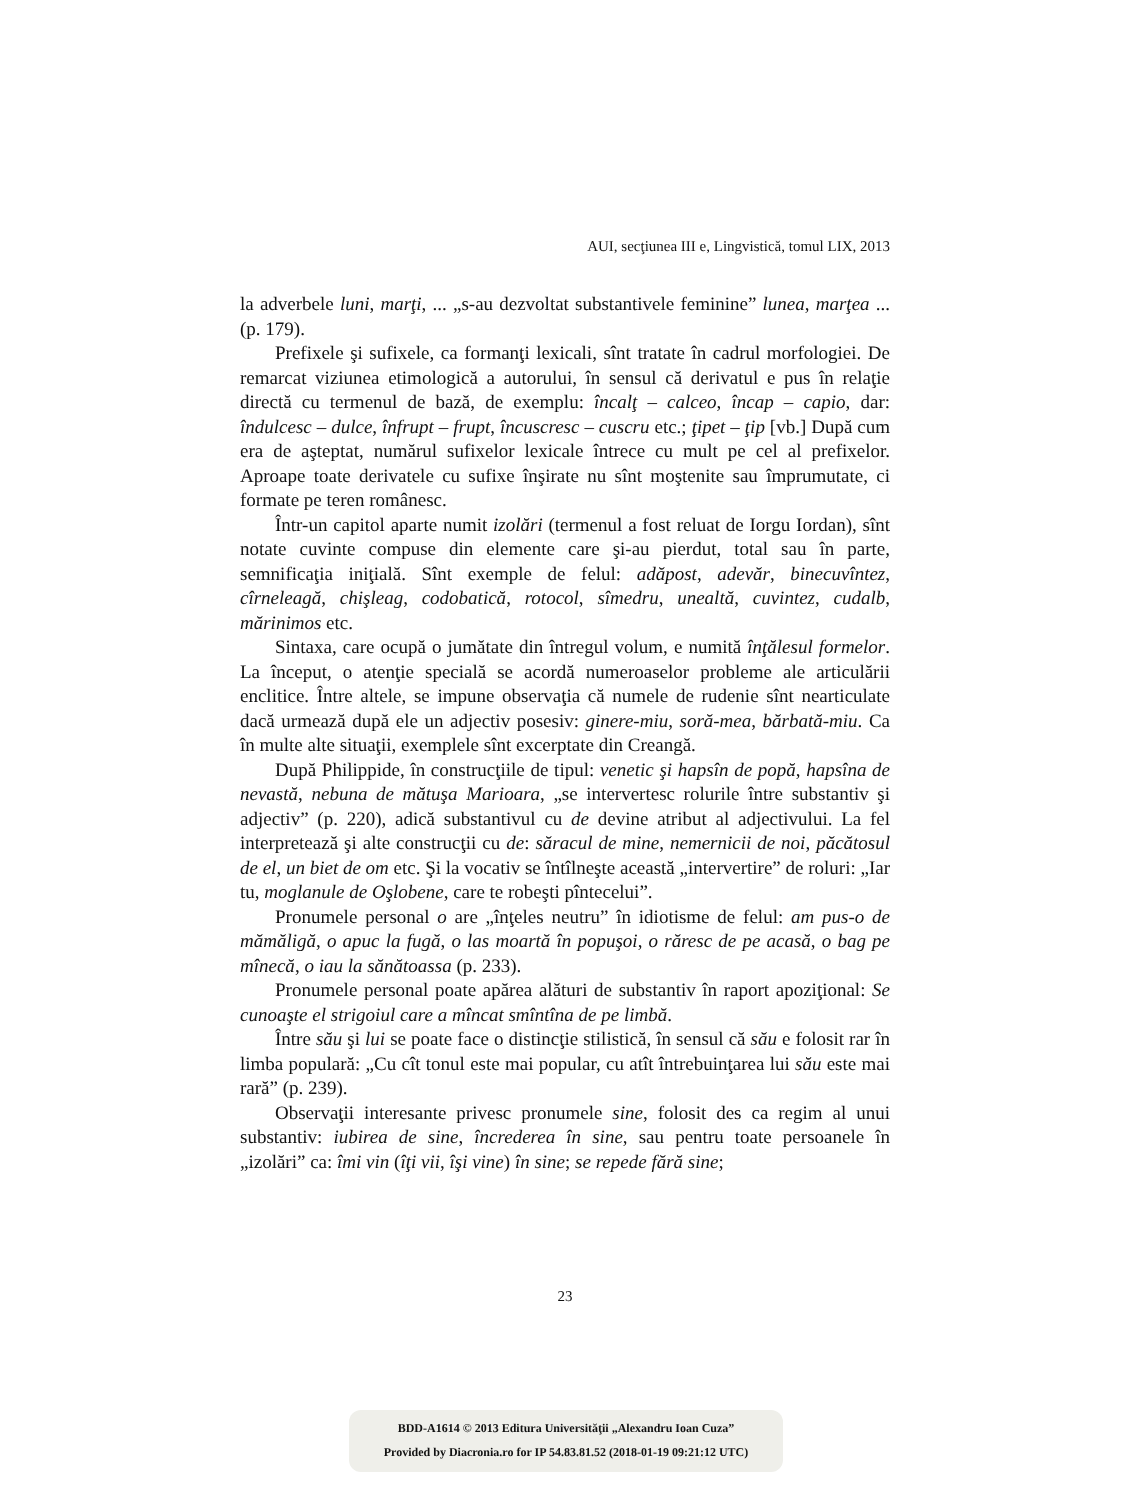AUI, secţiunea III e, Lingvistică, tomul LIX, 2013
la adverbele luni, marţi, ... „s-au dezvoltat substantivele feminine” lunea, marţea ... (p. 179).
Prefixele şi sufixele, ca formanţi lexicali, sînt tratate în cadrul morfologiei. De remarcat viziunea etimologică a autorului, în sensul că derivatul e pus în relaţie directă cu termenul de bază, de exemplu: încalţ – calceo, încap – capio, dar: îndulcesc – dulce, înfrupt – frupt, încuscresc – cuscru etc.; ţipet – ţip [vb.] După cum era de aşteptat, numărul sufixelor lexicale întrece cu mult pe cel al prefixelor. Aproape toate derivatele cu sufixe înşirate nu sînt moştenite sau împrumutate, ci formate pe teren românesc.
Într-un capitol aparte numit izolări (termenul a fost reluat de Iorgu Iordan), sînt notate cuvinte compuse din elemente care şi-au pierdut, total sau în parte, semnificaţia iniţială. Sînt exemple de felul: adăpost, adevăr, binecuvîntez, cîrneleagă, chişleag, codobatică, rotocol, sîmedru, unealtă, cuvintez, cudalb, mărinimos etc.
Sintaxa, care ocupă o jumătate din întregul volum, e numită înţălesul formelor. La început, o atenţie specială se acordă numeroaselor probleme ale articulării enclitice. Între altele, se impune observaţia că numele de rudenie sînt nearticulate dacă urmează după ele un adjectiv posesiv: ginere-miu, soră-mea, bărbată-miu. Ca în multe alte situaţii, exemplele sînt excerptate din Creangă.
După Philippide, în construcţiile de tipul: venetic şi hapsîn de popă, hapsîna de nevastă, nebuna de mătuşa Marioara, „se intervertesc rolurile între substantiv şi adjectiv” (p. 220), adică substantivul cu de devine atribut al adjectivului. La fel interpretează şi alte construcţii cu de: săracul de mine, nemernicii de noi, păcătosul de el, un biet de om etc. Şi la vocativ se întîlneşte această „intervertire” de roluri: „Iar tu, moglanule de Oşlobene, care te robeşti pîntecelui”.
Pronumele personal o are „înţeles neutru” în idiotisme de felul: am pus-o de mămăligă, o apuc la fugă, o las moartă în popuşoi, o răresc de pe acasă, o bag pe mînecă, o iau la sănătoassa (p. 233).
Pronumele personal poate apărea alături de substantiv în raport apoziţional: Se cunoaşte el strigoiul care a mîncat smîntîna de pe limbă.
Între său şi lui se poate face o distincţie stilistică, în sensul că său e folosit rar în limba populară: „Cu cît tonul este mai popular, cu atît întrebuinţarea lui său este mai rară” (p. 239).
Observaţii interesante privesc pronumele sine, folosit des ca regim al unui substantiv: iubirea de sine, încrederea în sine, sau pentru toate persoanele în „izolări” ca: îmi vin (îţi vii, îşi vine) în sine; se repede fără sine;
23
BDD-A1614 © 2013 Editura Universităţii „Alexandru Ioan Cuza”
Provided by Diacronia.ro for IP 54.83.81.52 (2018-01-19 09:21:12 UTC)